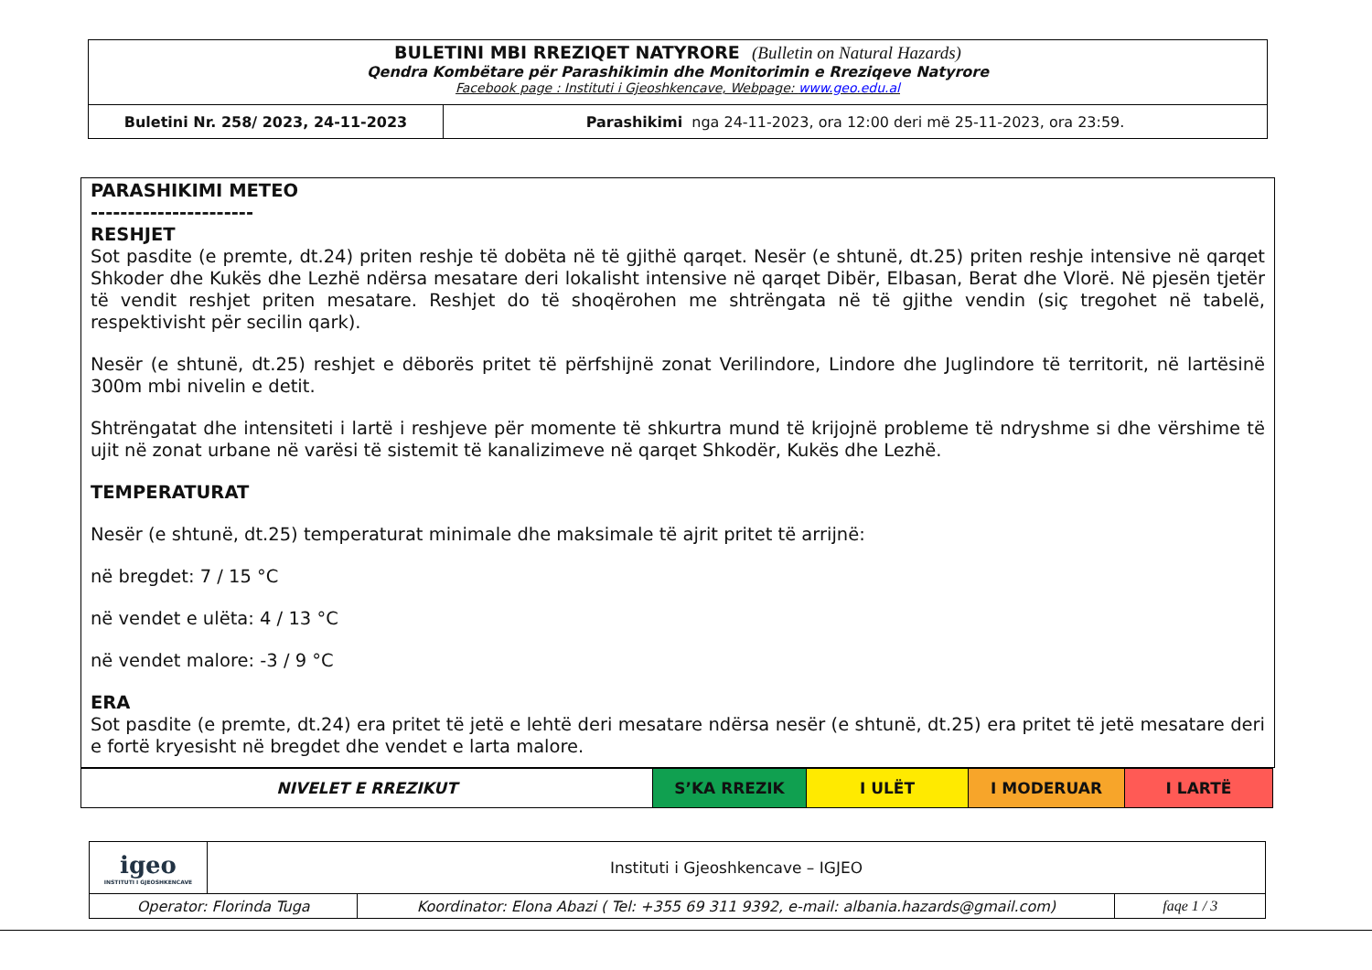| BULETINI MBI RREZIQET NATYRORE (Bulletin on Natural Hazards) Qendra Kombëtare për Parashikimin dhe Monitorimin e Rreziqeve Natyrore Facebook page : Instituti i Gjeoshkencave, Webpage: www.geo.edu.al | |
| Buletini Nr. 258/ 2023, 24-11-2023 | Parashikimi nga 24-11-2023, ora 12:00 deri më 25-11-2023, ora 23:59. |
PARASHIKIMI METEO
----------------------
RESHJET
Sot pasdite (e premte, dt.24) priten reshje të dobëta në të gjithë qarqet. Nesër (e shtunë, dt.25) priten reshje intensive në qarqet Shkoder dhe Kukës dhe Lezhë ndërsa mesatare deri lokalisht intensive në qarqet Dibër, Elbasan, Berat dhe Vlorë. Në pjesën tjetër të vendit reshjet priten mesatare. Reshjet do të shoqërohen me shtrëngata në të gjithe vendin (siç tregohet në tabelë, respektivisht për secilin qark).
Nesër (e shtunë, dt.25) reshjet e dëborës pritet të përfshijnë zonat Verilindore, Lindore dhe Juglindore të territorit, në lartësinë 300m mbi nivelin e detit.
Shtrëngatat dhe intensiteti i lartë i reshjeve për momente të shkurtra mund të krijojnë probleme të ndryshme si dhe vërshime të ujit në zonat urbane në varësi të sistemit të kanalizimeve në qarqet Shkodër, Kukës dhe Lezhë.
TEMPERATURAT
Nesër (e shtunë, dt.25) temperaturat minimale dhe maksimale të ajrit pritet të arrijnë:
në bregdet: 7 / 15 °C
në vendet e ulëta: 4 / 13 °C
në vendet malore: -3 / 9 °C
ERA
Sot pasdite (e premte, dt.24) era pritet të jetë e lehtë deri mesatare ndërsa nesër (e shtunë, dt.25) era pritet të jetë mesatare deri e fortë kryesisht në bregdet dhe vendet e larta malore.
| NIVELET E RREZIKUT | S’KA RREZIK | I ULËT | I MODERUAR | I LARTË |
| igeo INSTITUTI I GJEOSHKENCAVE | Instituti i Gjeoshkencave – IGJEO | | |
| Operator: Florinda Tuga | | Koordinator: Elona Abazi ( Tel: +355 69 311 9392, e-mail: albania.hazards@gmail.com) | faqe 1 / 3 |